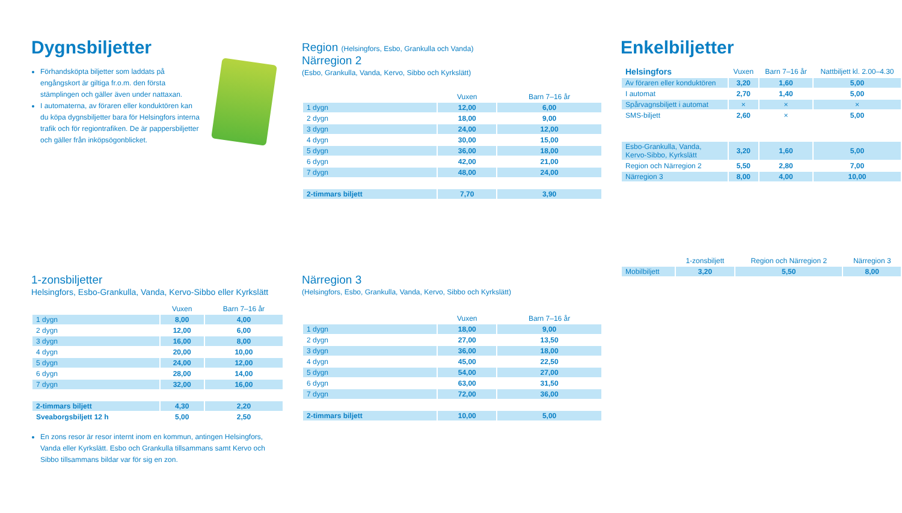Dygnsbiljetter
Förhandsköpta biljetter som laddats på engångskort är giltiga fr.o.m. den första stämplingen och gäller även under nattaxan.
I automaterna, av föraren eller konduktören kan du köpa dygnsbiljetter bara för Helsingfors interna trafik och för regiontrafiken. De är pappersbiljetter och gäller från inköpsögonblicket.
Region (Helsingfors, Esbo, Grankulla och Vanda)
Närregion 2
(Esbo, Grankulla, Vanda, Kervo, Sibbo och Kyrkslätt)
| | Vuxen | Barn 7–16 år |
| --- | --- | --- |
| 1 dygn | 12,00 | 6,00 |
| 2 dygn | 18,00 | 9,00 |
| 3 dygn | 24,00 | 12,00 |
| 4 dygn | 30,00 | 15,00 |
| 5 dygn | 36,00 | 18,00 |
| 6 dygn | 42,00 | 21,00 |
| 7 dygn | 48,00 | 24,00 |
| 2-timmars biljett | 7,70 | 3,90 |
Enkelbiljetter
| Helsingfors | Vuxen | Barn 7–16 år | Nattbiljett kl. 2.00–4.30 |
| --- | --- | --- | --- |
| Av föraren eller konduktören | 3,20 | 1,60 | 5,00 |
| I automat | 2,70 | 1,40 | 5,00 |
| Spårvagnsbiljett i automat | × | × | × |
| SMS-biljett | 2,60 | × | 5,00 |
| Esbo-Grankulla, Vanda, Kervo-Sibbo, Kyrkslätt | 3,20 | 1,60 | 5,00 |
| Region och Närregion 2 | 5,50 | 2,80 | 7,00 |
| Närregion 3 | 8,00 | 4,00 | 10,00 |
| | 1-zonsbiljett | Region och Närregion 2 | Närregion 3 |
| --- | --- | --- | --- |
| Mobilbiljett | 3,20 | 5,50 | 8,00 |
1-zonsbiljetter
Helsingfors, Esbo-Grankulla, Vanda, Kervo-Sibbo eller Kyrkslätt
| | Vuxen | Barn 7–16 år |
| --- | --- | --- |
| 1 dygn | 8,00 | 4,00 |
| 2 dygn | 12,00 | 6,00 |
| 3 dygn | 16,00 | 8,00 |
| 4 dygn | 20,00 | 10,00 |
| 5 dygn | 24,00 | 12,00 |
| 6 dygn | 28,00 | 14,00 |
| 7 dygn | 32,00 | 16,00 |
| 2-timmars biljett | 4,30 | 2,20 |
| Sveaborgsbiljett 12 h | 5,00 | 2,50 |
En zons resor är resor internt inom en kommun, antingen Helsingfors, Vanda eller Kyrkslätt. Esbo och Grankulla tillsammans samt Kervo och Sibbo tillsammans bildar var för sig en zon.
Närregion 3
(Helsingfors, Esbo, Grankulla, Vanda, Kervo, Sibbo och Kyrkslätt)
| | Vuxen | Barn 7–16 år |
| --- | --- | --- |
| 1 dygn | 18,00 | 9,00 |
| 2 dygn | 27,00 | 13,50 |
| 3 dygn | 36,00 | 18,00 |
| 4 dygn | 45,00 | 22,50 |
| 5 dygn | 54,00 | 27,00 |
| 6 dygn | 63,00 | 31,50 |
| 7 dygn | 72,00 | 36,00 |
| 2-timmars biljett | 10,00 | 5,00 |